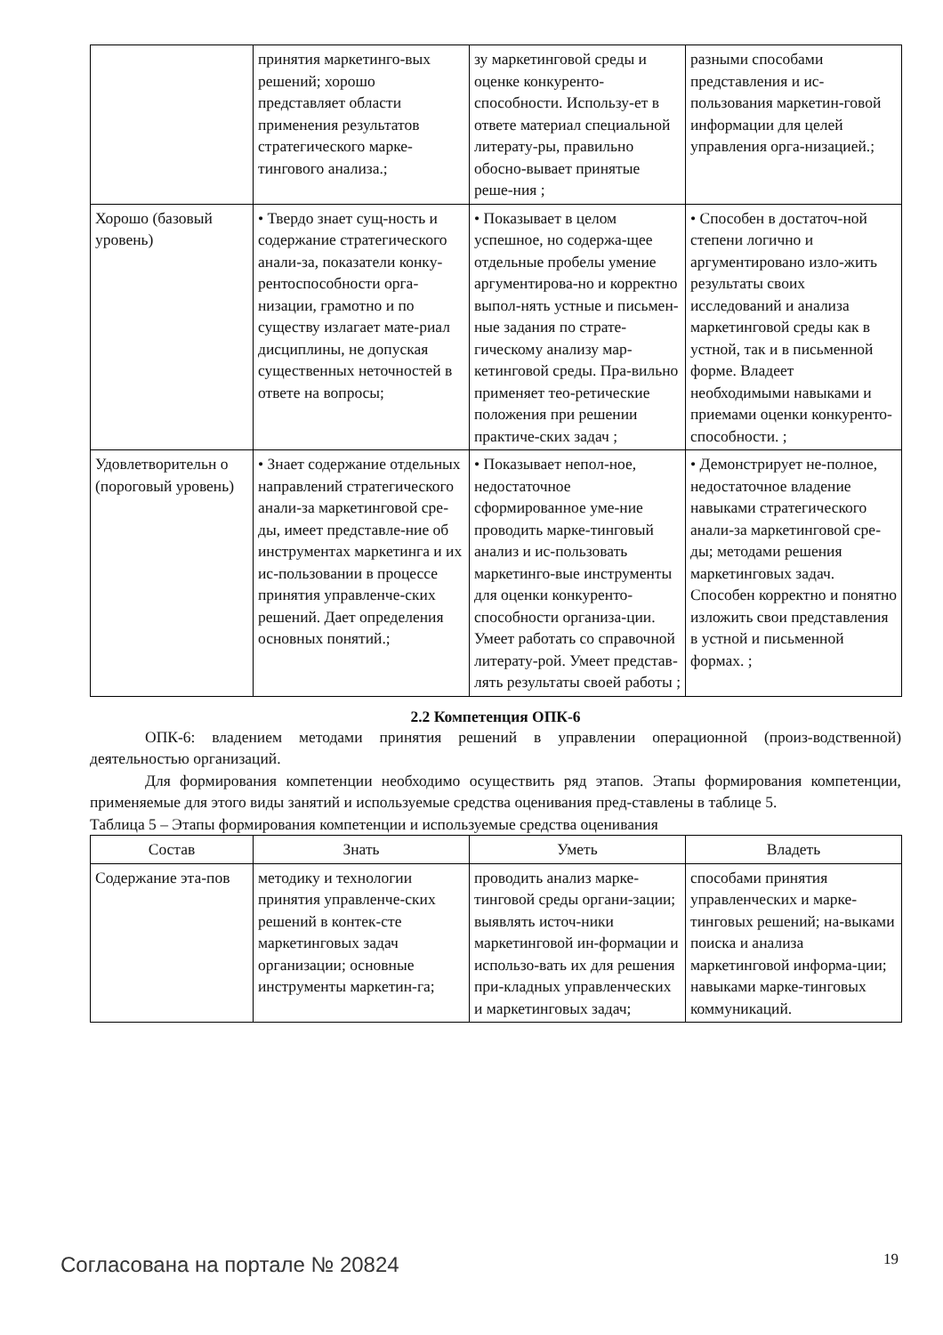| | принятия маркетинго-вых решений; хорошо представляет области применения результатов стратегического марке-тингового анализа.; | зу маркетинговой среды и оценке конкуренто-способности. Использу-ет в ответе материал специальной литерату-ры, правильно обосно-вывает принятые реше-ния ; | разными способами представления и ис-пользования маркетин-говой информации для целей управления орга-низацией.; |
| Хорошо (базовый уровень) | • Твердо знает сущ-ность и содержание стратегического анали-за, показатели конку-рентоспособности орга-низации, грамотно и по существу излагает мате-риал дисциплины, не допуская существенных неточностей в ответе на вопросы; | • Показывает в целом успешное, но содержа-щее отдельные пробелы умение аргументирова-но и корректно выпол-нять устные и письмен-ные задания по страте-гическому анализу мар-кетинговой среды. Пра-вильно применяет тео-ретические положения при решении практиче-ских задач ; | • Способен в достаточ-ной степени логично и аргументировано изло-жить результаты своих исследований и анализа маркетинговой среды как в устной, так и в письменной форме. Владеет необходимыми навыками и приемами оценки конкуренто-способности. ; |
| Удовлетворительн о (пороговый уровень) | • Знает содержание отдельных направлений стратегического анали-за маркетинговой сре-ды, имеет представле-ние об инструментах маркетинга и их ис-пользовании в процессе принятия управленче-ских решений. Дает определения основных понятий.; | • Показывает непол-ное, недостаточное сформированное уме-ние проводить марке-тинговый анализ и ис-пользовать маркетинго-вые инструменты для оценки конкуренто-способности организа-ции. Умеет работать со справочной литерату-рой. Умеет представ-лять результаты своей работы ; | • Демонстрирует не-полное, недостаточное владение навыками стратегического анали-за маркетинговой сре-ды; методами решения маркетинговых задач. Способен корректно и понятно изложить свои представления в устной и письменной формах. ; |
2.2 Компетенция ОПК-6
ОПК-6: владением методами принятия решений в управлении операционной (произ-водственной) деятельностью организаций.
Для формирования компетенции необходимо осуществить ряд этапов. Этапы формирования компетенции, применяемые для этого виды занятий и используемые средства оценивания пред-ставлены в таблице 5.
Таблица 5 – Этапы формирования компетенции и используемые средства оценивания
| Состав | Знать | Уметь | Владеть |
| --- | --- | --- | --- |
| Содержание эта-пов | методику и технологии принятия управленче-ских решений в контек-сте маркетинговых задач организации; основные инструменты маркетин-га; | проводить анализ марке-тинговой среды органи-зации; выявлять источ-ники маркетинговой ин-формации и использо-вать их для решения при-кладных управленческих и маркетинговых задач; | способами принятия управленческих и марке-тинговых решений; на-выками поиска и анализа маркетинговой информа-ции; навыками марке-тинговых коммуникаций. |
Согласована на портале № 20824 19